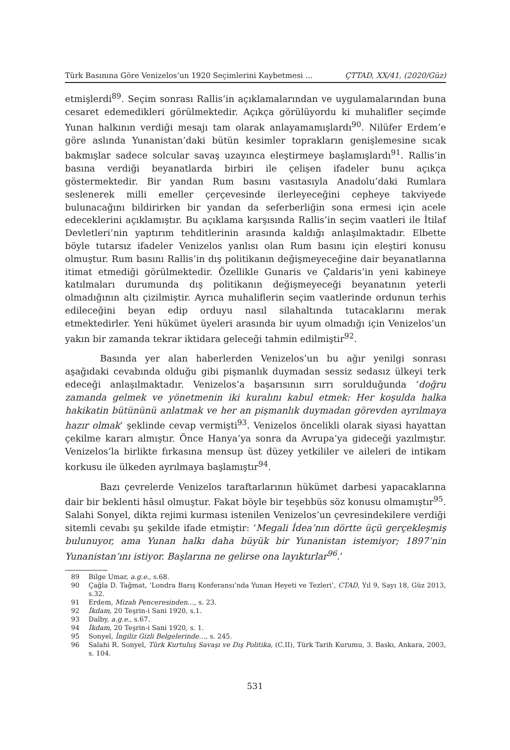Türk Basınına Göre Venizelos’un 1920 Seçimlerini Kaybetmesi ... ÇTTAD, XX/41, (2020/Güz)
etmişlerdi<sup>89</sup>. Seçim sonrası Rallis’in açıklamalarından ve uygulamalarından buna cesaret edemedikleri görülmektedir. Açıkça görülüyordu ki muhalifler seçimde Yunan halkının verdiği mesajı tam olarak anlayamamışlardı<sup>90</sup>. Nilüfer Erdem’e göre aslında Yunanistan’daki bütün kesimler toprakların genişlemesine sıcak bakmışlar sadece solcular savaş uzayınca eleştirmeye başlamışlardı<sup>91</sup>. Rallis’in basına verdiği beyanatlarda birbiri ile çelişen ifadeler bunu açıkça göstermektedir. Bir yandan Rum basını vasıtasıyla Anadolu’daki Rumlara seslenerek milli emeller çerçevesinde ilerleyeceğini cepheye takviyede bulunacağını bildirirken bir yandan da seferberliğin sona ermesi için acele edeceklerini açıklamıştır. Bu açıklama karşısında Rallis’in seçim vaatleri ile İtilaf Devletleri’nin yaptırım tehditlerinin arasında kaldığı anlaşılmaktadır. Elbette böyle tutarsız ifadeler Venizelos yanlısı olan Rum basını için eleştiri konusu olmuştur. Rum basını Rallis’in dış politikanın değişmeyeceğine dair beyanatlarına itimat etmediği görülmektedir. Özellikle Gunaris ve Çaldaris’in yeni kabineye katılmaları durumunda dış politikanın değişmeyeceği beyanatının yeterli olmadığının altı çizilmiştir. Ayrıca muhaliflerin seçim vaatlerinde ordunun terhis edileceğini beyan edip orduyu nasıl silahaltında tutacaklarını merak etmektedirler. Yeni hükümet üyeleri arasında bir uyum olmadığı için Venizelos’un yakın bir zamanda tekrar iktidara geleceği tahmin edilmiştir<sup>92</sup>.
Basında yer alan haberlerden Venizelos’un bu ağır yenilgi sonrası aşağıdaki cevabında olduğu gibi pişmanlık duymadan sessiz sedasız ülkeyi terk edeceği anlaşılmaktadır. Venizelos’a başarısının sırrı sorulduğunda ‘doğru zamanda gelmek ve yönetmenin iki kuralını kabul etmek: Her koşulda halka hakikatin bütününü anlatmak ve her an pişmanlık duymadan görevden ayrılmaya hazır olmak’ şeklinde cevap vermişti<sup>93</sup>. Venizelos öncelikli olarak siyasi hayattan çekilme kararı almıştır. Önce Hanya’ya sonra da Avrupa’ya gideceği yazılmıştır. Venizelos’la birlikte fırkasına mensup üst düzey yetkililer ve aileleri de intikam korkusu ile ülkeden ayrılmaya başlamıştır<sup>94</sup>.
Bazı çevrelerde Venizelos taraftarlarının hükümet darbesi yapacaklarına dair bir beklenti hâsıl olmuştur. Fakat böyle bir teşebbüs söz konusu olmamıştır<sup>95</sup>. Salahi Sonyel, dikta rejimi kurması istenilen Venizelos’un çevresindekilere verdiği sitemli cevabı şu şekilde ifade etmiştir: ‘Megali İdea’nın dörtte üçü gerçekleşmiş bulunuyor, ama Yunan halkı daha büyük bir Yunanistan istemiyor; 1897’nin Yunanistan’ını istiyor. Başlarına ne gelirse ona layıktırlar<sup>96</sup>.’
89 Bilge Umar, a.g.e., s.68.
90 Çağla D. Tağmat, ‘Londra Barış Konferansı’nda Yunan Heyeti ve Tezleri’, CTAD, Yıl 9, Sayı 18, Güz 2013, s.32.
91 Erdem, Mizah Penceresinden…, s. 23.
92 İkdam, 20 Teşrin-i Sani 1920, s.1.
93 Dalby, a.g.e., s.67.
94 İkdam, 20 Teşrin-i Sani 1920, s. 1.
95 Sonyel, İngiliz Gizli Belgelerinde…, s. 245.
96 Salahi R. Sonyel, Türk Kurtuluş Savaşı ve Dış Politika, (C.II), Türk Tarih Kurumu, 3. Baskı, Ankara, 2003, s. 104.
531